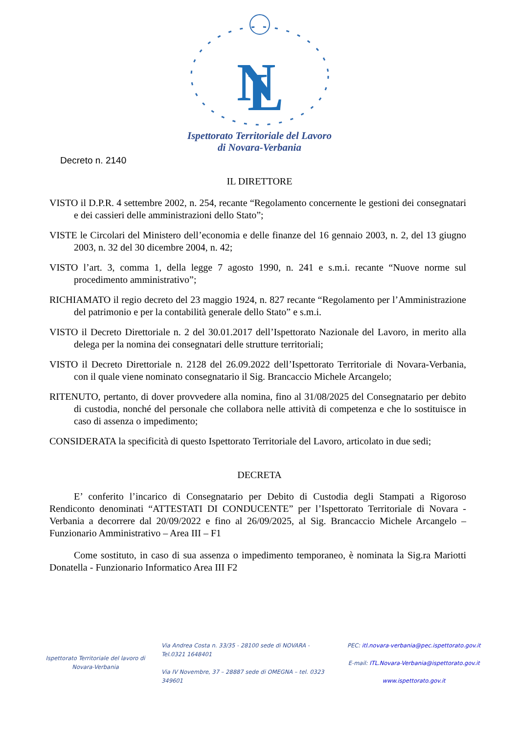N
L
Ispettorato Territoriale del Lavoro
di Novara-Verbania
Decreto n. 2140
IL DIRETTORE
VISTO il D.P.R. 4 settembre 2002, n. 254, recante “Regolamento concernente le gestioni dei consegnatari e dei cassieri delle amministrazioni dello Stato”;
VISTE le Circolari del Ministero dell’economia e delle finanze del 16 gennaio 2003, n. 2, del 13 giugno 2003, n. 32 del 30 dicembre 2004, n. 42;
VISTO l’art. 3, comma 1, della legge 7 agosto 1990, n. 241 e s.m.i. recante “Nuove norme sul procedimento amministrativo”;
RICHIAMATO il regio decreto del 23 maggio 1924, n. 827 recante “Regolamento per l’Amministrazione del patrimonio e per la contabilità generale dello Stato” e s.m.i.
VISTO il Decreto Direttoriale n. 2 del 30.01.2017 dell’Ispettorato Nazionale del Lavoro, in merito alla delega per la nomina dei consegnatari delle strutture territoriali;
VISTO il Decreto Direttoriale n. 2128 del 26.09.2022 dell’Ispettorato Territoriale di Novara-Verbania, con il quale viene nominato consegnatario il Sig. Brancaccio Michele Arcangelo;
RITENUTO, pertanto, di dover provvedere alla nomina, fino al 31/08/2025 del Consegnatario per debito di custodia, nonché del personale che collabora nelle attività di competenza e che lo sostituisce in caso di assenza o impedimento;
CONSIDERATA la specificità di questo Ispettorato Territoriale del Lavoro, articolato in due sedi;
DECRETA
E’ conferito l’incarico di Consegnatario per Debito di Custodia degli Stampati a Rigoroso Rendiconto denominati “ATTESTATI DI CONDUCENTE” per l’Ispettorato Territoriale di Novara -Verbania a decorrere dal 20/09/2022 e fino al 26/09/2025, al Sig. Brancaccio Michele Arcangelo – Funzionario Amministrativo – Area III – F1
Come sostituto, in caso di sua assenza o impedimento temporaneo, è nominata la Sig.ra Mariotti Donatella - Funzionario Informatico Area III F2
Ispettorato Territoriale del lavoro di Novara-Verbania
Via Andrea Costa n. 33/35 - 28100 sede di NOVARA -Tel.0321 1648401
Via IV Novembre, 37 – 28887 sede di OMEGNA – tel. 0323 349601
PEC: itl.novara-verbania@pec.ispettorato.gov.it
E-mail: ITL.Novara-Verbania@ispettorato.gov.it
www.ispettorato.gov.it